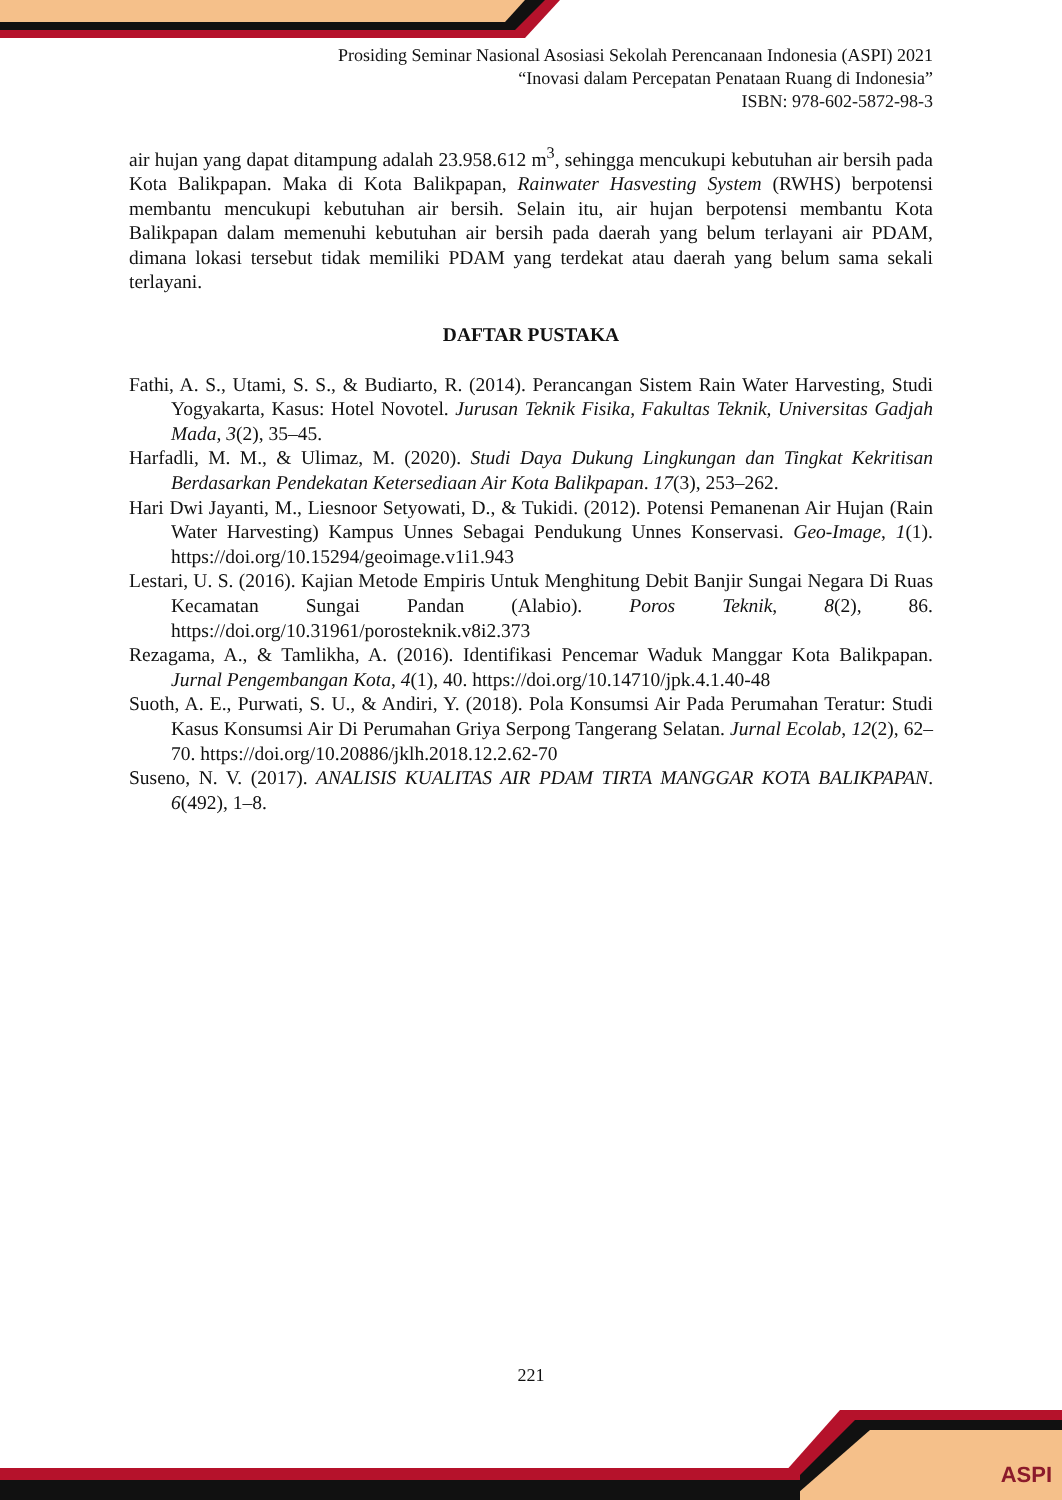ASPI
Prosiding Seminar Nasional Asosiasi Sekolah Perencanaan Indonesia (ASPI) 2021
“Inovasi dalam Percepatan Penataan Ruang di Indonesia”
ISBN: 978-602-5872-98-3
air hujan yang dapat ditampung adalah 23.958.612 m<sup>3</sup>, sehingga mencukupi kebutuhan air bersih pada Kota Balikpapan. Maka di Kota Balikpapan, Rainwater Hasvesting System (RWHS) berpotensi membantu mencukupi kebutuhan air bersih. Selain itu, air hujan berpotensi membantu Kota Balikpapan dalam memenuhi kebutuhan air bersih pada daerah yang belum terlayani air PDAM, dimana lokasi tersebut tidak memiliki PDAM yang terdekat atau daerah yang belum sama sekali terlayani.
DAFTAR PUSTAKA
Fathi, A. S., Utami, S. S., & Budiarto, R. (2014). Perancangan Sistem Rain Water Harvesting, Studi Yogyakarta, Kasus: Hotel Novotel. Jurusan Teknik Fisika, Fakultas Teknik, Universitas Gadjah Mada, 3(2), 35–45.
Harfadli, M. M., & Ulimaz, M. (2020). Studi Daya Dukung Lingkungan dan Tingkat Kekritisan Berdasarkan Pendekatan Ketersediaan Air Kota Balikpapan. 17(3), 253–262.
Hari Dwi Jayanti, M., Liesnoor Setyowati, D., & Tukidi. (2012). Potensi Pemanenan Air Hujan (Rain Water Harvesting) Kampus Unnes Sebagai Pendukung Unnes Konservasi. Geo-Image, 1(1). https://doi.org/10.15294/geoimage.v1i1.943
Lestari, U. S. (2016). Kajian Metode Empiris Untuk Menghitung Debit Banjir Sungai Negara Di Ruas Kecamatan Sungai Pandan (Alabio). Poros Teknik, 8(2), 86. https://doi.org/10.31961/porosteknik.v8i2.373
Rezagama, A., & Tamlikha, A. (2016). Identifikasi Pencemar Waduk Manggar Kota Balikpapan. Jurnal Pengembangan Kota, 4(1), 40. https://doi.org/10.14710/jpk.4.1.40-48
Suoth, A. E., Purwati, S. U., & Andiri, Y. (2018). Pola Konsumsi Air Pada Perumahan Teratur: Studi Kasus Konsumsi Air Di Perumahan Griya Serpong Tangerang Selatan. Jurnal Ecolab, 12(2), 62–70. https://doi.org/10.20886/jklh.2018.12.2.62-70
Suseno, N. V. (2017). ANALISIS KUALITAS AIR PDAM TIRTA MANGGAR KOTA BALIKPAPAN. 6(492), 1–8.
221